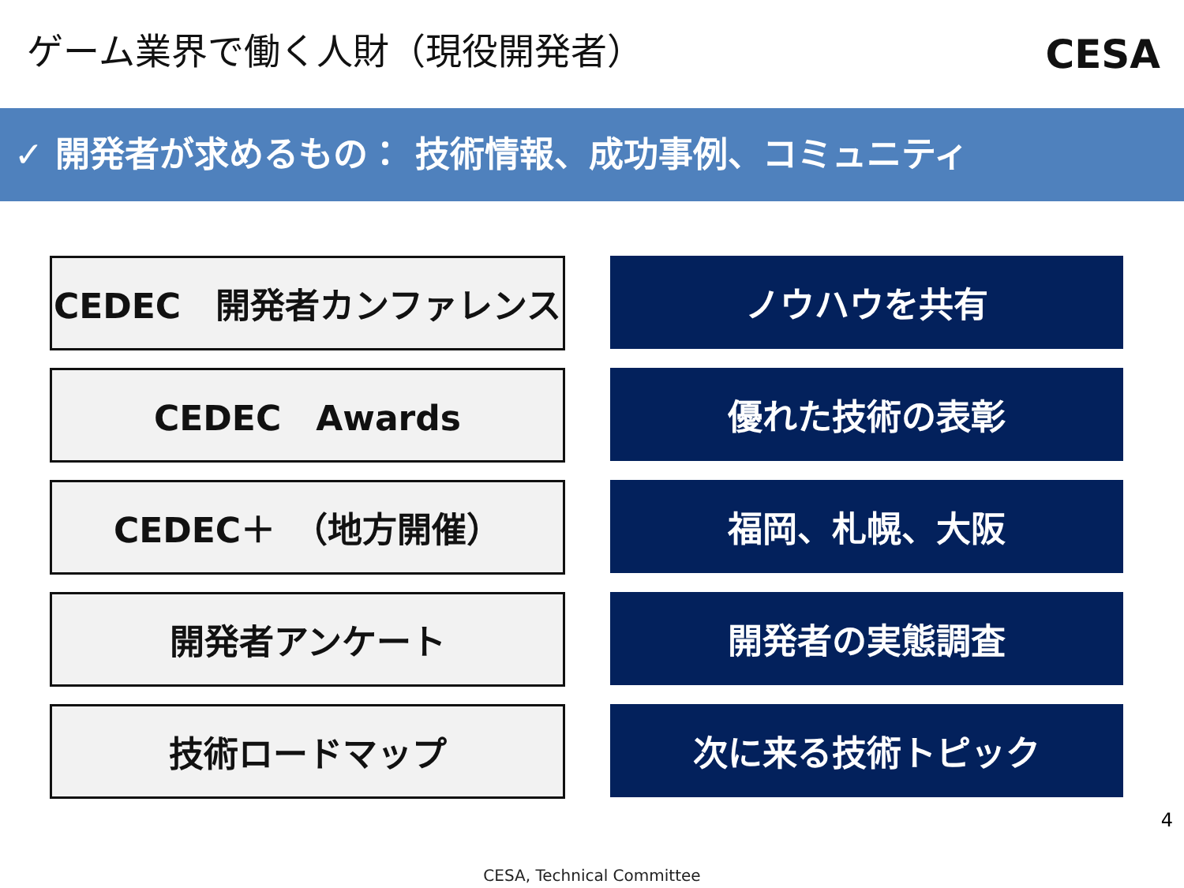ゲーム業界で働く人財（現役開発者） CESA
✓ 開発者が求めるもの： 技術情報、成功事例、コミュニティ
CEDEC　開発者カンファレンス
ノウハウを共有
CEDEC　Awards
優れた技術の表彰
CEDEC＋　（地方開催）
福岡、札幌、大阪
開発者アンケート
開発者の実態調査
技術ロードマップ
次に来る技術トピック
4
CESA, Technical Committee